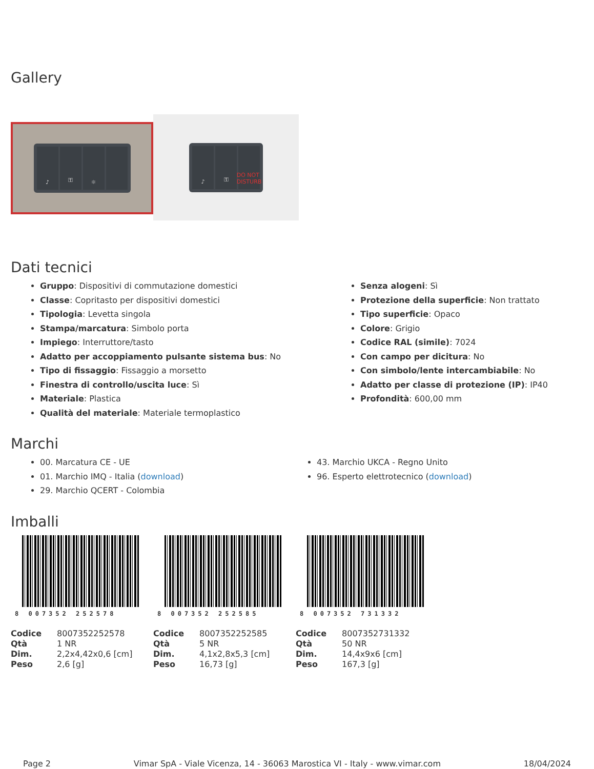Gallery
♪ ⚿ ☼
♪ ⚿ DO NOT DISTURB
Dati tecnici
Gruppo: Dispositivi di commutazione domestici
Classe: Copritasto per dispositivi domestici
Tipologia: Levetta singola
Stampa/marcatura: Simbolo porta
Impiego: Interruttore/tasto
Adatto per accoppiamento pulsante sistema bus: No
Tipo di fissaggio: Fissaggio a morsetto
Finestra di controllo/uscita luce: Sì
Materiale: Plastica
Qualità del materiale: Materiale termoplastico
Senza alogeni: Sì
Protezione della superficie: Non trattato
Tipo superficie: Opaco
Colore: Grigio
Codice RAL (simile): 7024
Con campo per dicitura: No
Con simbolo/lente intercambiabile: No
Adatto per classe di protezione (IP): IP40
Profondità: 600,00 mm
Marchi
00. Marcatura CE - UE
01. Marchio IMQ - Italia (download)
29. Marchio QCERT - Colombia
43. Marchio UKCA - Regno Unito
96. Esperto elettrotecnico (download)
Imballi
8 007352 252578
| Codice | 8007352252578 |
| Qtà | 1 NR |
| Dim. | 2,2x4,42x0,6 [cm] |
| Peso | 2,6 [g] |
8 007352 252585
| Codice | 8007352252585 |
| Qtà | 5 NR |
| Dim. | 4,1x2,8x5,3 [cm] |
| Peso | 16,73 [g] |
8 007352 731332
| Codice | 8007352731332 |
| Qtà | 50 NR |
| Dim. | 14,4x9x6 [cm] |
| Peso | 167,3 [g] |
Page 2 Vimar SpA - Viale Vicenza, 14 - 36063 Marostica VI - Italy - www.vimar.com 18/04/2024